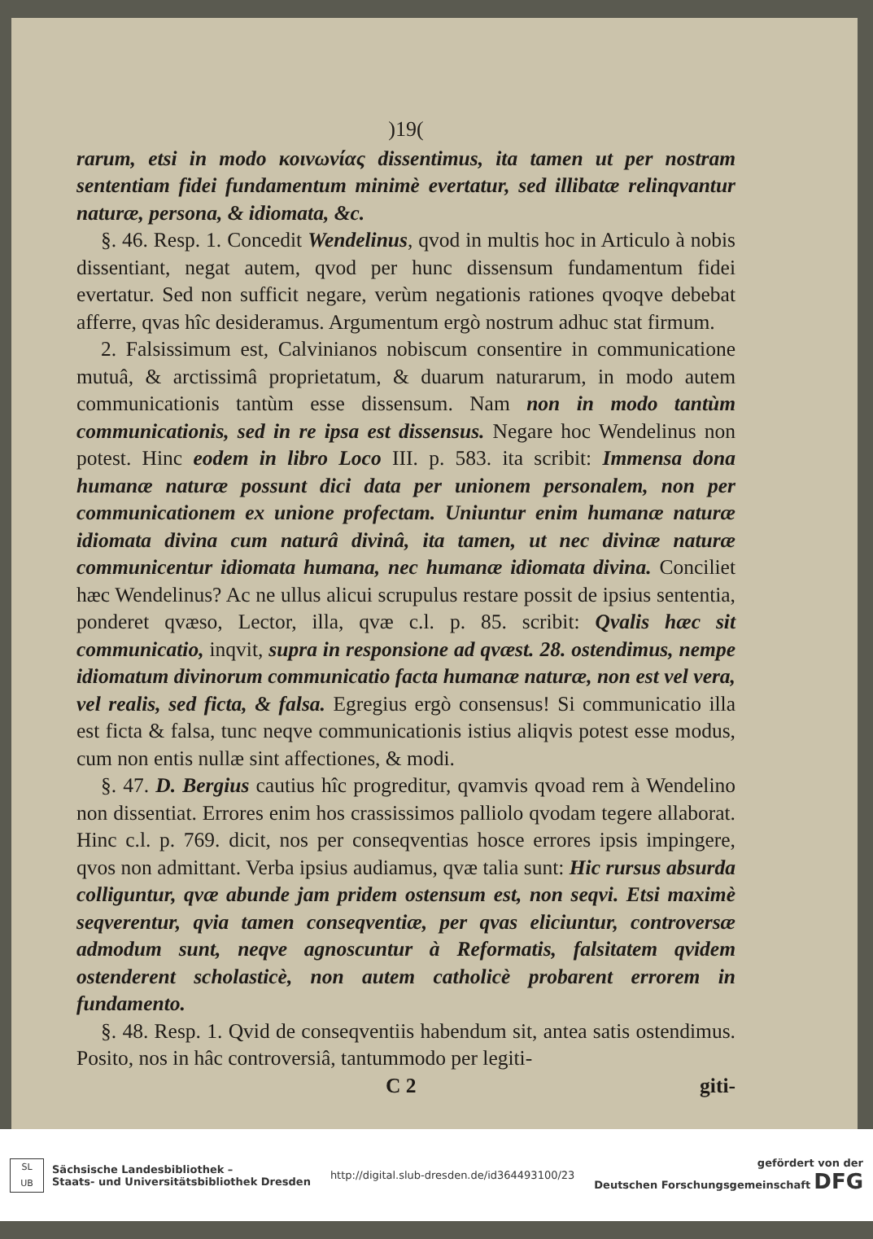)19(
rarum, etsi in modo κοινωνίας dissentimus, ita tamen ut per nostram sententiam fidei fundamentum minimè evertatur, sed illibatæ relinqvantur naturæ, persona, & idiomata, &c.
§. 46. Resp. 1. Concedit Wendelinus, qvod in multis hoc in Articulo à nobis dissentiant, negat autem, qvod per hunc dissensum fundamentum fidei evertatur. Sed non sufficit negare, verùm negationis rationes qvoqve debebat afferre, qvas hîc desideramus. Argumentum ergò nostrum adhuc stat firmum.
2. Falsissimum est, Calvinianos nobiscum consentire in communicatione mutuâ, & arctissimâ proprietatum, & duarum naturarum, in modo autem communicationis tantùm esse dissensum. Nam non in modo tantùm communicationis, sed in re ipsa est dissensus. Negare hoc Wendelinus non potest. Hinc eodem in libro Loco III. p. 583. ita scribit: Immensa dona humanæ naturæ possunt dici data per unionem personalem, non per communicationem ex unione profectam. Uniuntur enim humanæ naturæ idiomata divina cum naturâ divinâ, ita tamen, ut nec divinæ naturæ communicentur idiomata humana, nec humanæ idiomata divina. Conciliet hæc Wendelinus? Ac ne ullus alicui scrupulus restare possit de ipsius sententia, ponderet qvæso, Lector, illa, qvæ c.l. p. 85. scribit: Qvalis hæc sit communicatio, inqvit, supra in responsione ad qvæst. 28. ostendimus, nempe idiomatum divinorum communicatio facta humanæ naturæ, non est vel vera, vel realis, sed ficta, & falsa. Egregius ergò consensus! Si communicatio illa est ficta & falsa, tunc neqve communicationis istius aliqvis potest esse modus, cum non entis nullæ sint affectiones, & modi.
§. 47. D. Bergius cautius hîc progreditur, qvamvis qvoad rem à Wendelino non dissentiat. Errores enim hos crassissimos palliolo qvodam tegere allaborat. Hinc c.l. p. 769. dicit, nos per conseqventias hosce errores ipsis impingere, qvos non admittant. Verba ipsius audiamus, qvæ talia sunt: Hic rursus absurda colliguntur, qvæ abunde jam pridem ostensum est, non seqvi. Etsi maximè seqverentur, qvia tamen conseqventiæ, per qvas eliciuntur, controversæ admodum sunt, neqve agnoscuntur à Reformatis, falsitatem qvidem ostenderent scholasticè, non autem catholicè probarent errorem in fundamento.
§. 48. Resp. 1. Qvid de conseqventiis habendum sit, antea satis ostendimus. Posito, nos in hâc controversiâ, tantummodo per legiti-
C 2 giti-
SL
UB
Sächsische Landesbibliothek –
Staats- und Universitätsbibliothek Dresden
http://digital.slub-dresden.de/id364493100/23
gefördert von der
Deutschen Forschungsgemeinschaft DFG